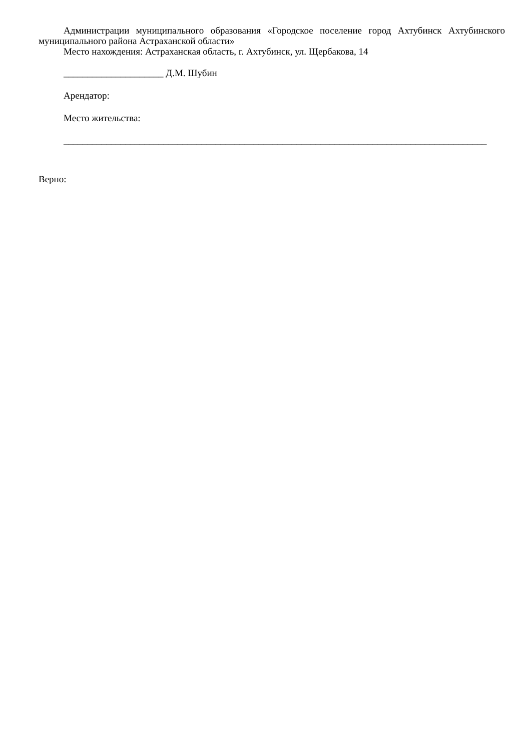Администрации муниципального образования «Городское поселение город Ахтубинск Ахтубинского муниципального района Астраханской области»
Место нахождения: Астраханская область, г. Ахтубинск, ул. Щербакова, 14
_____________________ Д.М. Шубин
Арендатор:
Место жительства:
_________________________________________________________________________________________
Верно: